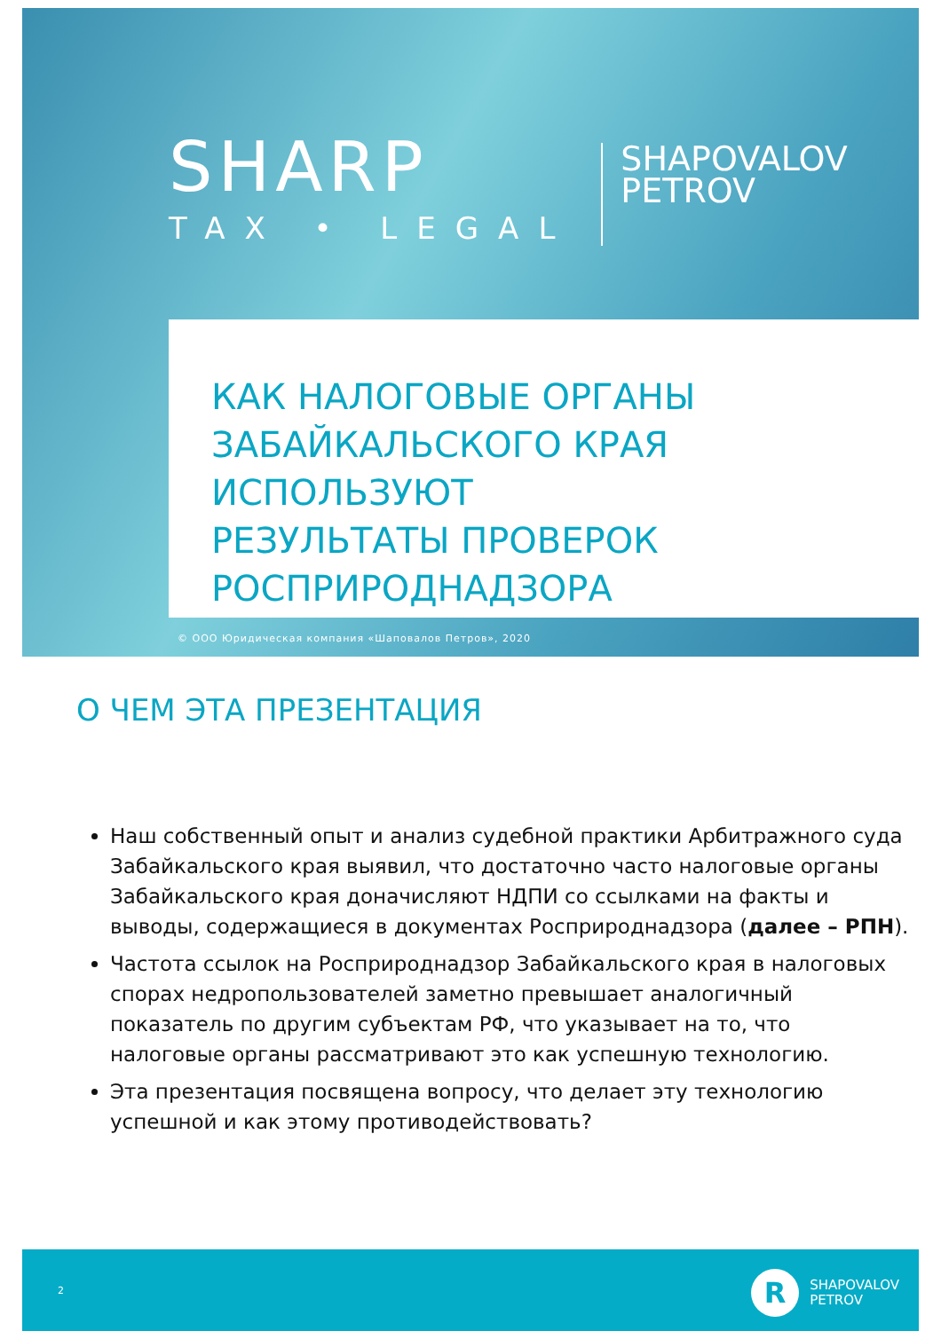SHARP
TAX • LEGAL
SHAPOVALOV
PETROV
КАК НАЛОГОВЫЕ ОРГАНЫ
ЗАБАЙКАЛЬСКОГО КРАЯ ИСПОЛЬЗУЮТ
РЕЗУЛЬТАТЫ ПРОВЕРОК
РОСПРИРОДНАДЗОРА
© ООО Юридическая компания «Шаповалов Петров», 2020
О ЧЕМ ЭТА ПРЕЗЕНТАЦИЯ
Наш собственный опыт и анализ судебной практики Арбитражного суда Забайкальского края выявил, что достаточно часто налоговые органы Забайкальского края доначисляют НДПИ со ссылками на факты и выводы, содержащиеся в документах Росприроднадзора (далее – РПН).
Частота ссылок на Росприроднадзор Забайкальского края в налоговых спорах недропользователей заметно превышает аналогичный показатель по другим субъектам РФ, что указывает на то, что налоговые органы рассматривают это как успешную технологию.
Эта презентация посвящена вопросу, что делает эту технологию успешной и как этому противодействовать?
2
R
SHAPOVALOV
PETROV